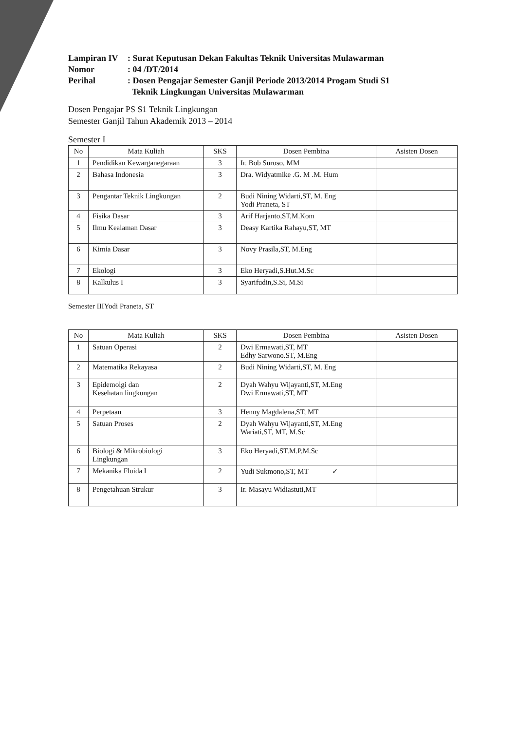Lampiran IV
: Surat Keputusan Dekan Fakultas Teknik Universitas Mulawarman
Nomor
: 04 /DT/2014
Perihal
: Dosen Pengajar Semester Ganjil Periode 2013/2014 Progam Studi S1
Teknik Lingkungan Universitas Mulawarman
Dosen Pengajar PS S1 Teknik Lingkungan
Semester Ganjil Tahun Akademik 2013 – 2014
Semester I
| No | Mata Kuliah | SKS | Dosen Pembina | Asisten Dosen |
| --- | --- | --- | --- | --- |
| 1 | Pendidikan Kewarganegaraan | 3 | Ir. Bob Suroso, MM | |
| 2 | Bahasa Indonesia | 3 | Dra. Widyatmike .G. M .M. Hum | |
| 3 | Pengantar Teknik Lingkungan | 2 | Budi Nining Widarti,ST, M. Eng Yodi Praneta, ST | |
| 4 | Fisika Dasar | 3 | Arif Harjanto,ST,M.Kom | |
| 5 | Ilmu Kealaman Dasar | 3 | Deasy Kartika Rahayu,ST, MT | |
| 6 | Kimia Dasar | 3 | Novy Prasila,ST, M.Eng | |
| 7 | Ekologi | 3 | Eko Heryadi,S.Hut.M.Sc | |
| 8 | Kalkulus I | 3 | Syarifudin,S.Si, M.Si | |
Semester IIIYodi Praneta, ST
| No | Mata Kuliah | SKS | Dosen Pembina | Asisten Dosen |
| --- | --- | --- | --- | --- |
| 1 | Satuan Operasi | 2 | Dwi Ermawati,ST, MT Edhy Sarwono.ST, M.Eng | |
| 2 | Matematika Rekayasa | 2 | Budi Nining Widarti,ST, M. Eng | |
| 3 | Epidemolgi dan Kesehatan lingkungan | 2 | Dyah Wahyu Wijayanti,ST, M.Eng Dwi Ermawati,ST, MT | |
| 4 | Perpetaan | 3 | Henny Magdalena,ST, MT | |
| 5 | Satuan Proses | 2 | Dyah Wahyu Wijayanti,ST, M.Eng Wariati,ST, MT, M.Sc | |
| 6 | Biologi & Mikrobiologi Lingkungan | 3 | Eko Heryadi,ST.M.P,M.Sc | |
| 7 | Mekanika Fluida I | 2 | Yudi Sukmono,ST, MT ✓ | |
| 8 | Pengetahuan Strukur | 3 | Ir. Masayu Widiastuti,MT | |